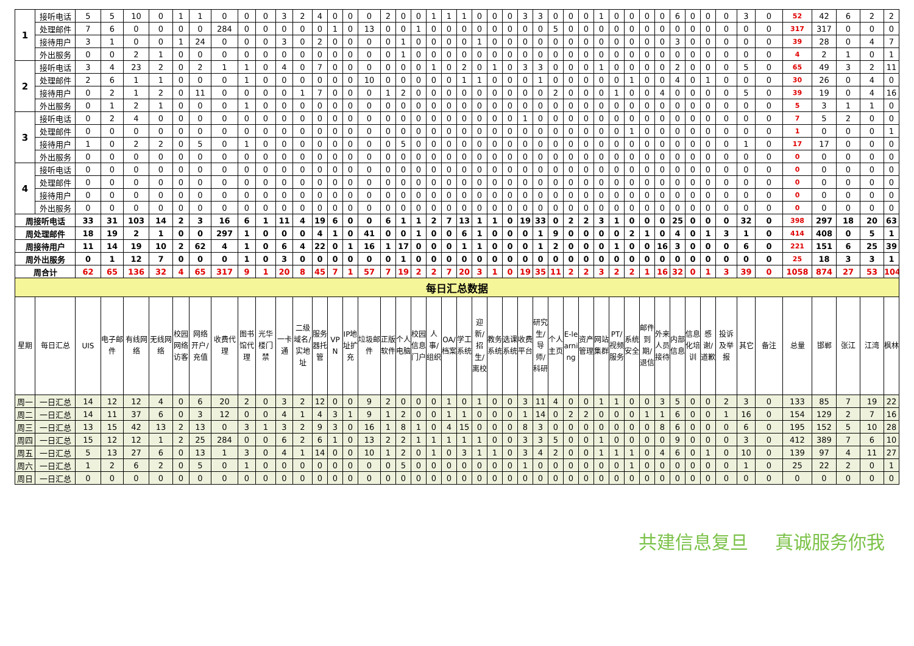| 1 | 接听电话 | 5 | 5 | 10 | 0 | 1 | 1 | 0 | 0 | 0 | 3 | 2 | 4 | 0 | 0 | 0 | 2 | 0 | 0 | 1 | 1 | 1 | 0 | 0 | 0 | 3 | 3 | 0 | 0 | 0 | 1 | 0 | 0 | 0 | 0 | 6 | 0 | 0 | 0 | 3 | 0 | 52 | 42 | 6 | 2 | 2 |
| | 处理邮件 | 7 | 6 | 0 | 0 | 0 | 0 | 284 | 0 | 0 | 0 | 0 | 0 | 1 | 0 | 13 | 0 | 0 | 1 | 0 | 0 | 0 | 0 | 0 | 0 | 0 | 0 | 5 | 0 | 0 | 0 | 0 | 0 | 0 | 0 | 0 | 0 | 0 | 0 | 0 | 0 | 317 | 317 | 0 | 0 | 0 |
| | 接待用户 | 3 | 1 | 0 | 0 | 1 | 24 | 0 | 0 | 0 | 3 | 0 | 2 | 0 | 0 | 0 | 0 | 1 | 0 | 0 | 0 | 0 | 1 | 0 | 0 | 0 | 0 | 0 | 0 | 0 | 0 | 0 | 0 | 0 | 0 | 3 | 0 | 0 | 0 | 0 | 0 | 39 | 28 | 0 | 4 | 7 |
| | 外出服务 | 0 | 0 | 2 | 1 | 0 | 0 | 0 | 0 | 0 | 0 | 0 | 0 | 0 | 0 | 0 | 0 | 1 | 0 | 0 | 0 | 0 | 0 | 0 | 0 | 0 | 0 | 0 | 0 | 0 | 0 | 0 | 0 | 0 | 0 | 0 | 0 | 0 | 0 | 0 | 0 | 4 | 2 | 1 | 0 | 1 |
| 2 | 接听电话 | 3 | 4 | 23 | 2 | 0 | 2 | 1 | 1 | 0 | 4 | 0 | 7 | 0 | 0 | 0 | 0 | 0 | 0 | 1 | 0 | 2 | 0 | 1 | 0 | 3 | 3 | 0 | 0 | 0 | 1 | 0 | 0 | 0 | 0 | 2 | 0 | 0 | 0 | 5 | 0 | 65 | 49 | 3 | 2 | 11 |
| | 处理邮件 | 2 | 6 | 1 | 1 | 0 | 0 | 0 | 1 | 0 | 0 | 0 | 0 | 0 | 0 | 10 | 0 | 0 | 0 | 0 | 0 | 1 | 1 | 0 | 0 | 0 | 1 | 0 | 0 | 0 | 0 | 0 | 1 | 0 | 0 | 4 | 0 | 1 | 0 | 0 | 0 | 30 | 26 | 0 | 4 | 0 |
| | 接待用户 | 0 | 2 | 1 | 2 | 0 | 11 | 0 | 0 | 0 | 0 | 1 | 7 | 0 | 0 | 0 | 1 | 2 | 0 | 0 | 0 | 0 | 0 | 0 | 0 | 0 | 0 | 2 | 0 | 0 | 0 | 1 | 0 | 0 | 4 | 0 | 0 | 0 | 0 | 5 | 0 | 39 | 19 | 0 | 4 | 16 |
| | 外出服务 | 0 | 1 | 2 | 1 | 0 | 0 | 0 | 1 | 0 | 0 | 0 | 0 | 0 | 0 | 0 | 0 | 0 | 0 | 0 | 0 | 0 | 0 | 0 | 0 | 0 | 0 | 0 | 0 | 0 | 0 | 0 | 0 | 0 | 0 | 0 | 0 | 0 | 0 | 0 | 0 | 5 | 3 | 1 | 1 | 0 |
| 3 | 接听电话 | 0 | 2 | 4 | 0 | 0 | 0 | 0 | 0 | 0 | 0 | 0 | 0 | 0 | 0 | 0 | 0 | 0 | 0 | 0 | 0 | 0 | 0 | 0 | 0 | 1 | 0 | 0 | 0 | 0 | 0 | 0 | 0 | 0 | 0 | 0 | 0 | 0 | 0 | 0 | 0 | 7 | 5 | 2 | 0 | 0 |
| | 处理邮件 | 0 | 0 | 0 | 0 | 0 | 0 | 0 | 0 | 0 | 0 | 0 | 0 | 0 | 0 | 0 | 0 | 0 | 0 | 0 | 0 | 0 | 0 | 0 | 0 | 0 | 0 | 0 | 0 | 0 | 0 | 0 | 1 | 0 | 0 | 0 | 0 | 0 | 0 | 0 | 0 | 1 | 0 | 0 | 0 | 1 |
| | 接待用户 | 1 | 0 | 2 | 2 | 0 | 5 | 0 | 1 | 0 | 0 | 0 | 0 | 0 | 0 | 0 | 0 | 5 | 0 | 0 | 0 | 0 | 0 | 0 | 0 | 0 | 0 | 0 | 0 | 0 | 0 | 0 | 0 | 0 | 0 | 0 | 0 | 0 | 0 | 1 | 0 | 17 | 17 | 0 | 0 | 0 |
| | 外出服务 | 0 | 0 | 0 | 0 | 0 | 0 | 0 | 0 | 0 | 0 | 0 | 0 | 0 | 0 | 0 | 0 | 0 | 0 | 0 | 0 | 0 | 0 | 0 | 0 | 0 | 0 | 0 | 0 | 0 | 0 | 0 | 0 | 0 | 0 | 0 | 0 | 0 | 0 | 0 | 0 | 0 | 0 | 0 | 0 | 0 |
| 4 | 接听电话 | 0 | 0 | 0 | 0 | 0 | 0 | 0 | 0 | 0 | 0 | 0 | 0 | 0 | 0 | 0 | 0 | 0 | 0 | 0 | 0 | 0 | 0 | 0 | 0 | 0 | 0 | 0 | 0 | 0 | 0 | 0 | 0 | 0 | 0 | 0 | 0 | 0 | 0 | 0 | 0 | 0 | 0 | 0 | 0 | 0 |
| | 处理邮件 | 0 | 0 | 0 | 0 | 0 | 0 | 0 | 0 | 0 | 0 | 0 | 0 | 0 | 0 | 0 | 0 | 0 | 0 | 0 | 0 | 0 | 0 | 0 | 0 | 0 | 0 | 0 | 0 | 0 | 0 | 0 | 0 | 0 | 0 | 0 | 0 | 0 | 0 | 0 | 0 | 0 | 0 | 0 | 0 | 0 |
| | 接待用户 | 0 | 0 | 0 | 0 | 0 | 0 | 0 | 0 | 0 | 0 | 0 | 0 | 0 | 0 | 0 | 0 | 0 | 0 | 0 | 0 | 0 | 0 | 0 | 0 | 0 | 0 | 0 | 0 | 0 | 0 | 0 | 0 | 0 | 0 | 0 | 0 | 0 | 0 | 0 | 0 | 0 | 0 | 0 | 0 | 0 |
| | 外出服务 | 0 | 0 | 0 | 0 | 0 | 0 | 0 | 0 | 0 | 0 | 0 | 0 | 0 | 0 | 0 | 0 | 0 | 0 | 0 | 0 | 0 | 0 | 0 | 0 | 0 | 0 | 0 | 0 | 0 | 0 | 0 | 0 | 0 | 0 | 0 | 0 | 0 | 0 | 0 | 0 | 0 | 0 | 0 | 0 | 0 |
| 周接听电话 | | 33 | 31 | 103 | 14 | 2 | 3 | 16 | 6 | 1 | 11 | 4 | 19 | 6 | 0 | 0 | 6 | 1 | 1 | 2 | 7 | 13 | 1 | 1 | 0 | 19 | 33 | 0 | 2 | 2 | 3 | 1 | 0 | 0 | 0 | 25 | 0 | 0 | 0 | 32 | 0 | 398 | 297 | 18 | 20 | 63 |
| 周处理邮件 | | 18 | 19 | 2 | 1 | 0 | 0 | 297 | 1 | 0 | 0 | 0 | 4 | 1 | 0 | 41 | 0 | 0 | 1 | 0 | 0 | 6 | 1 | 0 | 0 | 0 | 1 | 9 | 0 | 0 | 0 | 0 | 2 | 1 | 0 | 4 | 0 | 1 | 3 | 1 | 0 | 414 | 408 | 0 | 5 | 1 |
| 周接待用户 | | 11 | 14 | 19 | 10 | 2 | 62 | 4 | 1 | 0 | 6 | 4 | 22 | 0 | 1 | 16 | 1 | 17 | 0 | 0 | 0 | 1 | 1 | 0 | 0 | 0 | 1 | 2 | 0 | 0 | 0 | 1 | 0 | 0 | 16 | 3 | 0 | 0 | 0 | 6 | 0 | 221 | 151 | 6 | 25 | 39 |
| 周外出服务 | | 0 | 1 | 12 | 7 | 0 | 0 | 0 | 1 | 0 | 3 | 0 | 0 | 0 | 0 | 0 | 0 | 1 | 0 | 0 | 0 | 0 | 0 | 0 | 0 | 0 | 0 | 0 | 0 | 0 | 0 | 0 | 0 | 0 | 0 | 0 | 0 | 0 | 0 | 0 | 0 | 25 | 18 | 3 | 3 | 1 |
| 周合计 | | 62 | 65 | 136 | 32 | 4 | 65 | 317 | 9 | 1 | 20 | 8 | 45 | 7 | 1 | 57 | 7 | 19 | 2 | 2 | 7 | 20 | 3 | 1 | 0 | 19 | 35 | 11 | 2 | 2 | 3 | 2 | 2 | 1 | 16 | 32 | 0 | 1 | 3 | 39 | 0 | 1058 | 874 | 27 | 53 | 104 |
| 每日汇总数据 | | | | | | | | | | | | | | | | | | | | | | | | | | | | | | | | | | | | | | | | | | | | | | |
| 星期 | 每日汇总 | UIS | 电子邮件 | 有线网络 | 无线网络 | 校园网络访客 | 网络开户/充值 | 收费代理 | 图书馆代理 | 光华楼门禁 | 一卡通 | 二级域名/实地址 | 服务器托管 | VPN | IP地址扩充 | 垃圾邮件 | 正版软件 | 个人电脑 | 校园信息门户 | 人事/组织 | OA/档案 | 学工系统 | 迎新/招生/离校 | 教务系统 | 选课系统 | 收费平台 | 研究生/导师/科研 | 个人主页 | E-learning | 资产管理 | 网站集群 | PT/视频服务 | 系统安全 | 邮件到期/退信 | 外来人员接待 | 内部信息 | 信息化培训 | 感谢/道歉 | 投诉及举报 | 其它 | 备注 | 总量 | 邯郸 | 张江 | 江湾 | 枫林 |
| 周一 | 一日汇总 | 14 | 12 | 12 | 4 | 0 | 6 | 20 | 2 | 0 | 3 | 2 | 12 | 0 | 0 | 9 | 2 | 0 | 0 | 0 | 1 | 0 | 1 | 0 | 0 | 3 | 11 | 4 | 0 | 0 | 1 | 1 | 0 | 0 | 3 | 5 | 0 | 0 | 2 | 3 | 0 | 133 | 85 | 7 | 19 | 22 |
| 周二 | 一日汇总 | 14 | 11 | 37 | 6 | 0 | 3 | 12 | 0 | 0 | 4 | 1 | 4 | 3 | 1 | 9 | 1 | 2 | 0 | 0 | 1 | 1 | 0 | 0 | 0 | 1 | 14 | 0 | 2 | 2 | 0 | 0 | 0 | 1 | 1 | 6 | 0 | 0 | 1 | 16 | 0 | 154 | 129 | 2 | 7 | 16 |
| 周三 | 一日汇总 | 13 | 15 | 42 | 13 | 2 | 13 | 0 | 3 | 1 | 3 | 2 | 9 | 3 | 0 | 16 | 1 | 8 | 1 | 0 | 4 | 15 | 0 | 0 | 0 | 8 | 3 | 0 | 0 | 0 | 0 | 0 | 0 | 0 | 8 | 6 | 0 | 0 | 0 | 6 | 0 | 195 | 152 | 5 | 10 | 28 |
| 周四 | 一日汇总 | 15 | 12 | 12 | 1 | 2 | 25 | 284 | 0 | 0 | 6 | 2 | 6 | 1 | 0 | 13 | 2 | 2 | 1 | 1 | 1 | 1 | 1 | 0 | 0 | 3 | 3 | 5 | 0 | 0 | 1 | 0 | 0 | 0 | 0 | 9 | 0 | 0 | 0 | 3 | 0 | 412 | 389 | 7 | 6 | 10 |
| 周五 | 一日汇总 | 5 | 13 | 27 | 6 | 0 | 13 | 1 | 3 | 0 | 4 | 1 | 14 | 0 | 0 | 10 | 1 | 2 | 0 | 1 | 0 | 3 | 1 | 1 | 0 | 3 | 4 | 2 | 0 | 0 | 1 | 1 | 1 | 0 | 4 | 6 | 0 | 1 | 0 | 10 | 0 | 139 | 97 | 4 | 11 | 27 |
| 周六 | 一日汇总 | 1 | 2 | 6 | 2 | 0 | 5 | 0 | 1 | 0 | 0 | 0 | 0 | 0 | 0 | 0 | 0 | 5 | 0 | 0 | 0 | 0 | 0 | 0 | 0 | 1 | 0 | 0 | 0 | 0 | 0 | 0 | 1 | 0 | 0 | 0 | 0 | 0 | 0 | 1 | 0 | 25 | 22 | 2 | 0 | 1 |
| 周日 | 一日汇总 | 0 | 0 | 0 | 0 | 0 | 0 | 0 | 0 | 0 | 0 | 0 | 0 | 0 | 0 | 0 | 0 | 0 | 0 | 0 | 0 | 0 | 0 | 0 | 0 | 0 | 0 | 0 | 0 | 0 | 0 | 0 | 0 | 0 | 0 | 0 | 0 | 0 | 0 | 0 | 0 | 0 | 0 | 0 | 0 | 0 |
共建信息复旦 真诚服务你我